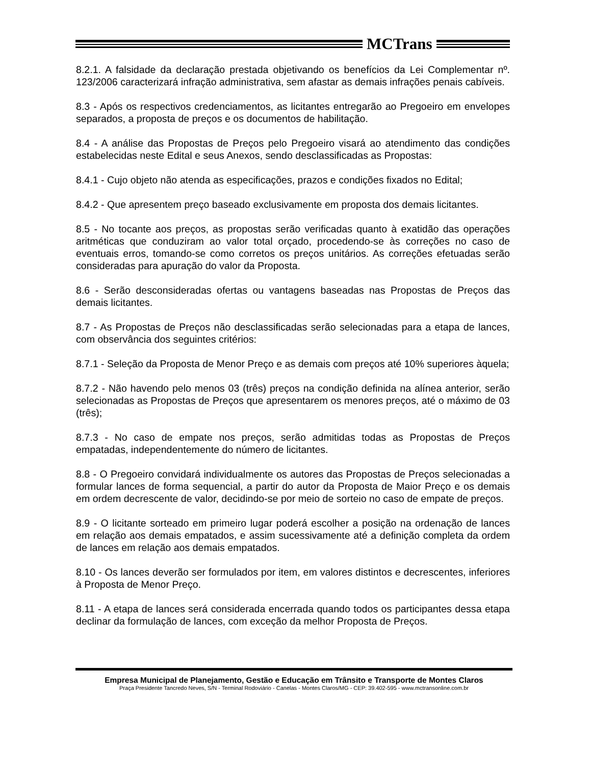MCTrans
8.2.1. A falsidade da declaração prestada objetivando os benefícios da Lei Complementar nº. 123/2006 caracterizará infração administrativa, sem afastar as demais infrações penais cabíveis.
8.3 - Após os respectivos credenciamentos, as licitantes entregarão ao Pregoeiro em envelopes separados, a proposta de preços e os documentos de habilitação.
8.4 - A análise das Propostas de Preços pelo Pregoeiro visará ao atendimento das condições estabelecidas neste Edital e seus Anexos, sendo desclassificadas as Propostas:
8.4.1 - Cujo objeto não atenda as especificações, prazos e condições fixados no Edital;
8.4.2 - Que apresentem preço baseado exclusivamente em proposta dos demais licitantes.
8.5 - No tocante aos preços, as propostas serão verificadas quanto à exatidão das operações aritméticas que conduziram ao valor total orçado, procedendo-se às correções no caso de eventuais erros, tomando-se como corretos os preços unitários. As correções efetuadas serão consideradas para apuração do valor da Proposta.
8.6 - Serão desconsideradas ofertas ou vantagens baseadas nas Propostas de Preços das demais licitantes.
8.7 - As Propostas de Preços não desclassificadas serão selecionadas para a etapa de lances, com observância dos seguintes critérios:
8.7.1 - Seleção da Proposta de Menor Preço e as demais com preços até 10% superiores àquela;
8.7.2 - Não havendo pelo menos 03 (três) preços na condição definida na alínea anterior, serão selecionadas as Propostas de Preços que apresentarem os menores preços, até o máximo de 03 (três);
8.7.3 - No caso de empate nos preços, serão admitidas todas as Propostas de Preços empatadas, independentemente do número de licitantes.
8.8 - O Pregoeiro convidará individualmente os autores das Propostas de Preços selecionadas a formular lances de forma sequencial, a partir do autor da Proposta de Maior Preço e os demais em ordem decrescente de valor, decidindo-se por meio de sorteio no caso de empate de preços.
8.9 - O licitante sorteado em primeiro lugar poderá escolher a posição na ordenação de lances em relação aos demais empatados, e assim sucessivamente até a definição completa da ordem de lances em relação aos demais empatados.
8.10 - Os lances deverão ser formulados por item, em valores distintos e decrescentes, inferiores à Proposta de Menor Preço.
8.11 - A etapa de lances será considerada encerrada quando todos os participantes dessa etapa declinar da formulação de lances, com exceção da melhor Proposta de Preços.
Empresa Municipal de Planejamento, Gestão e Educação em Trânsito e Transporte de Montes Claros
Praça Presidente Tancredo Neves, S/N - Terminal Rodoviário - Canelas - Montes Claros/MG - CEP: 39.402-595 - www.mctransonline.com.br